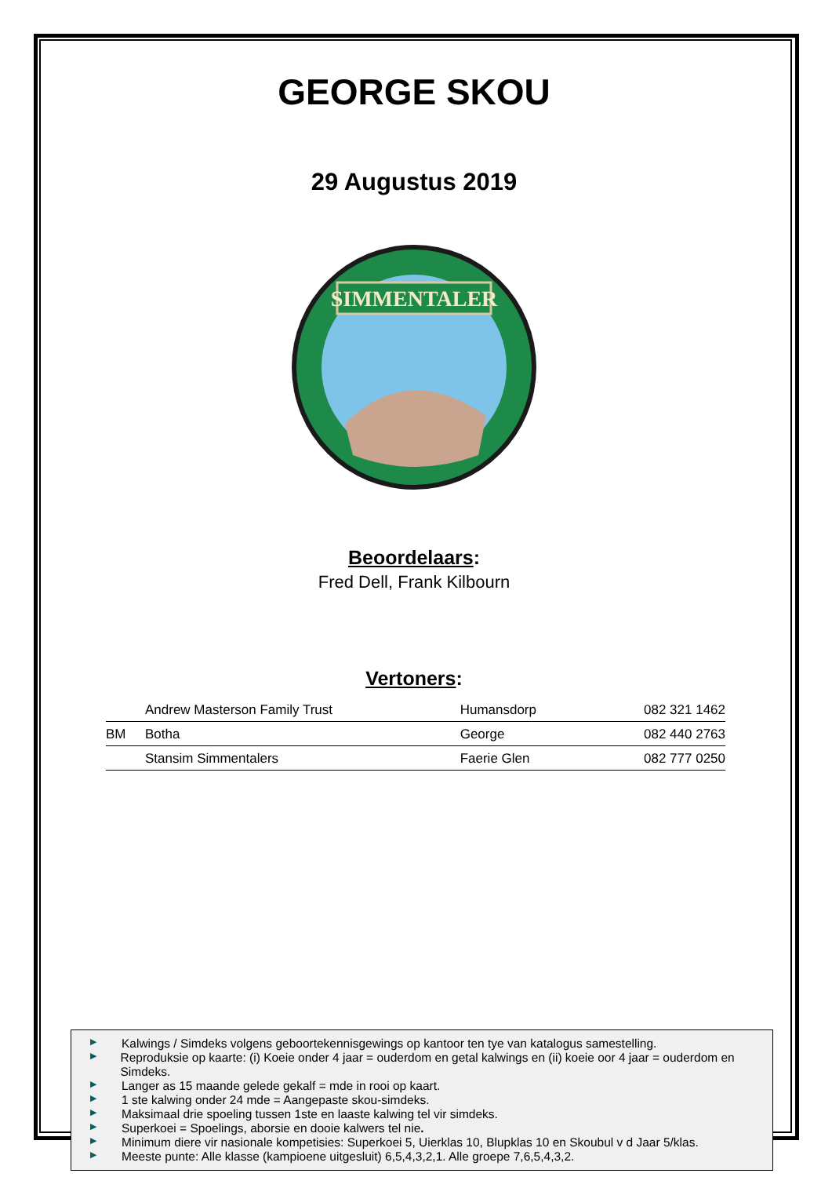GEORGE SKOU
29 Augustus 2019
SIMMENTALER
Beoordelaars:
Fred Dell, Frank Kilbourn
Vertoners:
| | Andrew Masterson Family Trust | Humansdorp | 082 321 1462 |
| BM | Botha | George | 082 440 2763 |
| | Stansim Simmentalers | Faerie Glen | 082 777 0250 |
▶ Kalwings / Simdeks volgens geboortekennisgewings op kantoor ten tye van katalogus samestelling.
▶ Reproduksie op kaarte: (i) Koeie onder 4 jaar = ouderdom en getal kalwings en (ii) koeie oor 4 jaar = ouderdom en Simdeks.
▶ Langer as 15 maande gelede gekalf = mde in rooi op kaart.
▶ 1 ste kalwing onder 24 mde = Aangepaste skou-simdeks.
▶ Maksimaal drie spoeling tussen 1ste en laaste kalwing tel vir simdeks.
▶ Superkoei = Spoelings, aborsie en dooie kalwers tel nie.
▶ Minimum diere vir nasionale kompetisies: Superkoei 5, Uierklas 10, Blupklas 10 en Skoubul v d Jaar 5/klas.
▶ Meeste punte: Alle klasse (kampioene uitgesluit) 6,5,4,3,2,1. Alle groepe 7,6,5,4,3,2.